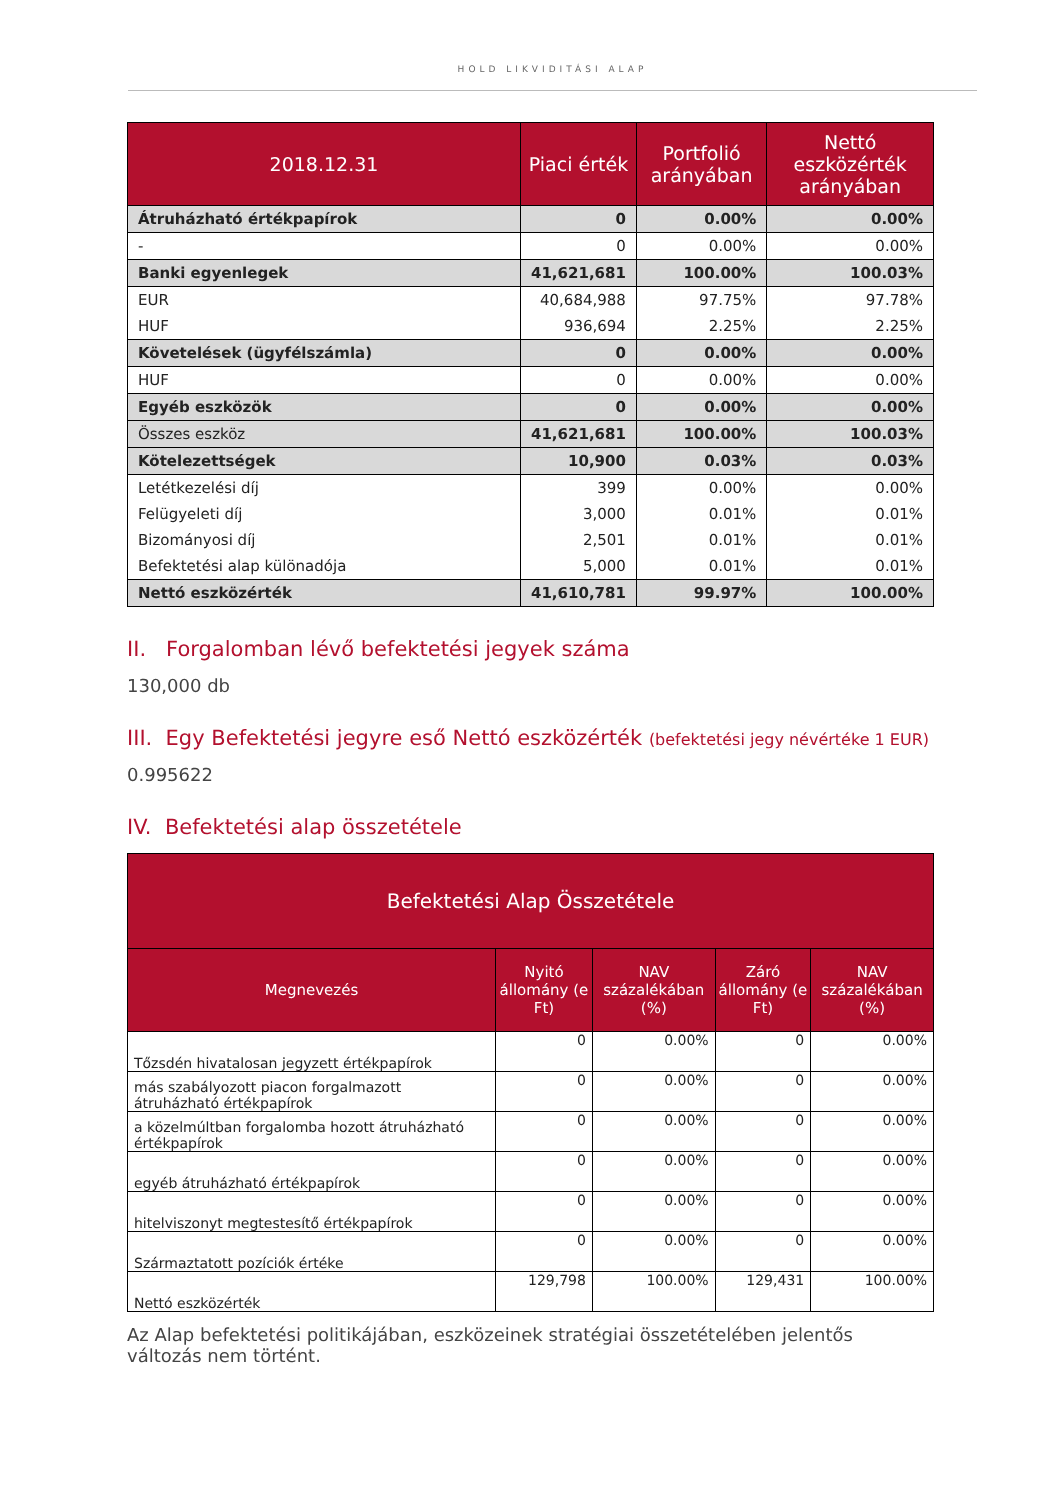HOLD LIKVIDITÁSI ALAP
| 2018.12.31 | Piaci érték | Portfolió arányában | Nettó eszközérték arányában |
| --- | --- | --- | --- |
| Átruházható értékpapírok | 0 | 0.00% | 0.00% |
| - | 0 | 0.00% | 0.00% |
| Banki egyenlegek | 41,621,681 | 100.00% | 100.03% |
| EUR | 40,684,988 | 97.75% | 97.78% |
| HUF | 936,694 | 2.25% | 2.25% |
| Követelések (ügyfélszámla) | 0 | 0.00% | 0.00% |
| HUF | 0 | 0.00% | 0.00% |
| Egyéb eszközök | 0 | 0.00% | 0.00% |
| Összes eszköz | 41,621,681 | 100.00% | 100.03% |
| Kötelezettségek | 10,900 | 0.03% | 0.03% |
| Letétkezelési díj | 399 | 0.00% | 0.00% |
| Felügyeleti díj | 3,000 | 0.01% | 0.01% |
| Bizományosi díj | 2,501 | 0.01% | 0.01% |
| Befektetési alap különadója | 5,000 | 0.01% | 0.01% |
| Nettó eszközérték | 41,610,781 | 99.97% | 100.00% |
II. Forgalomban lévő befektetési jegyek száma
130,000 db
III. Egy Befektetési jegyre eső Nettó eszközérték (befektetési jegy névértéke 1 EUR)
0.995622
IV. Befektetési alap összetétele
| Befektetési Alap Összetétele | | | | |
| --- | --- | --- | --- | --- |
| Megnevezés | Nyitó állomány (e Ft) | NAV százalékában (%) | Záró állomány (e Ft) | NAV százalékában (%) |
| Tőzsdén hivatalosan jegyzett értékpapírok | 0 | 0.00% | 0 | 0.00% |
| más szabályozott piacon forgalmazott átruházható értékpapírok | 0 | 0.00% | 0 | 0.00% |
| a közelmúltban forgalomba hozott átruházható értékpapírok | 0 | 0.00% | 0 | 0.00% |
| egyéb átruházható értékpapírok | 0 | 0.00% | 0 | 0.00% |
| hitelviszonyt megtestesítő értékpapírok | 0 | 0.00% | 0 | 0.00% |
| Származtatott pozíciók értéke | 0 | 0.00% | 0 | 0.00% |
| Nettó eszközérték | 129,798 | 100.00% | 129,431 | 100.00% |
Az Alap befektetési politikájában, eszközeinek stratégiai összetételében jelentős változás nem történt.